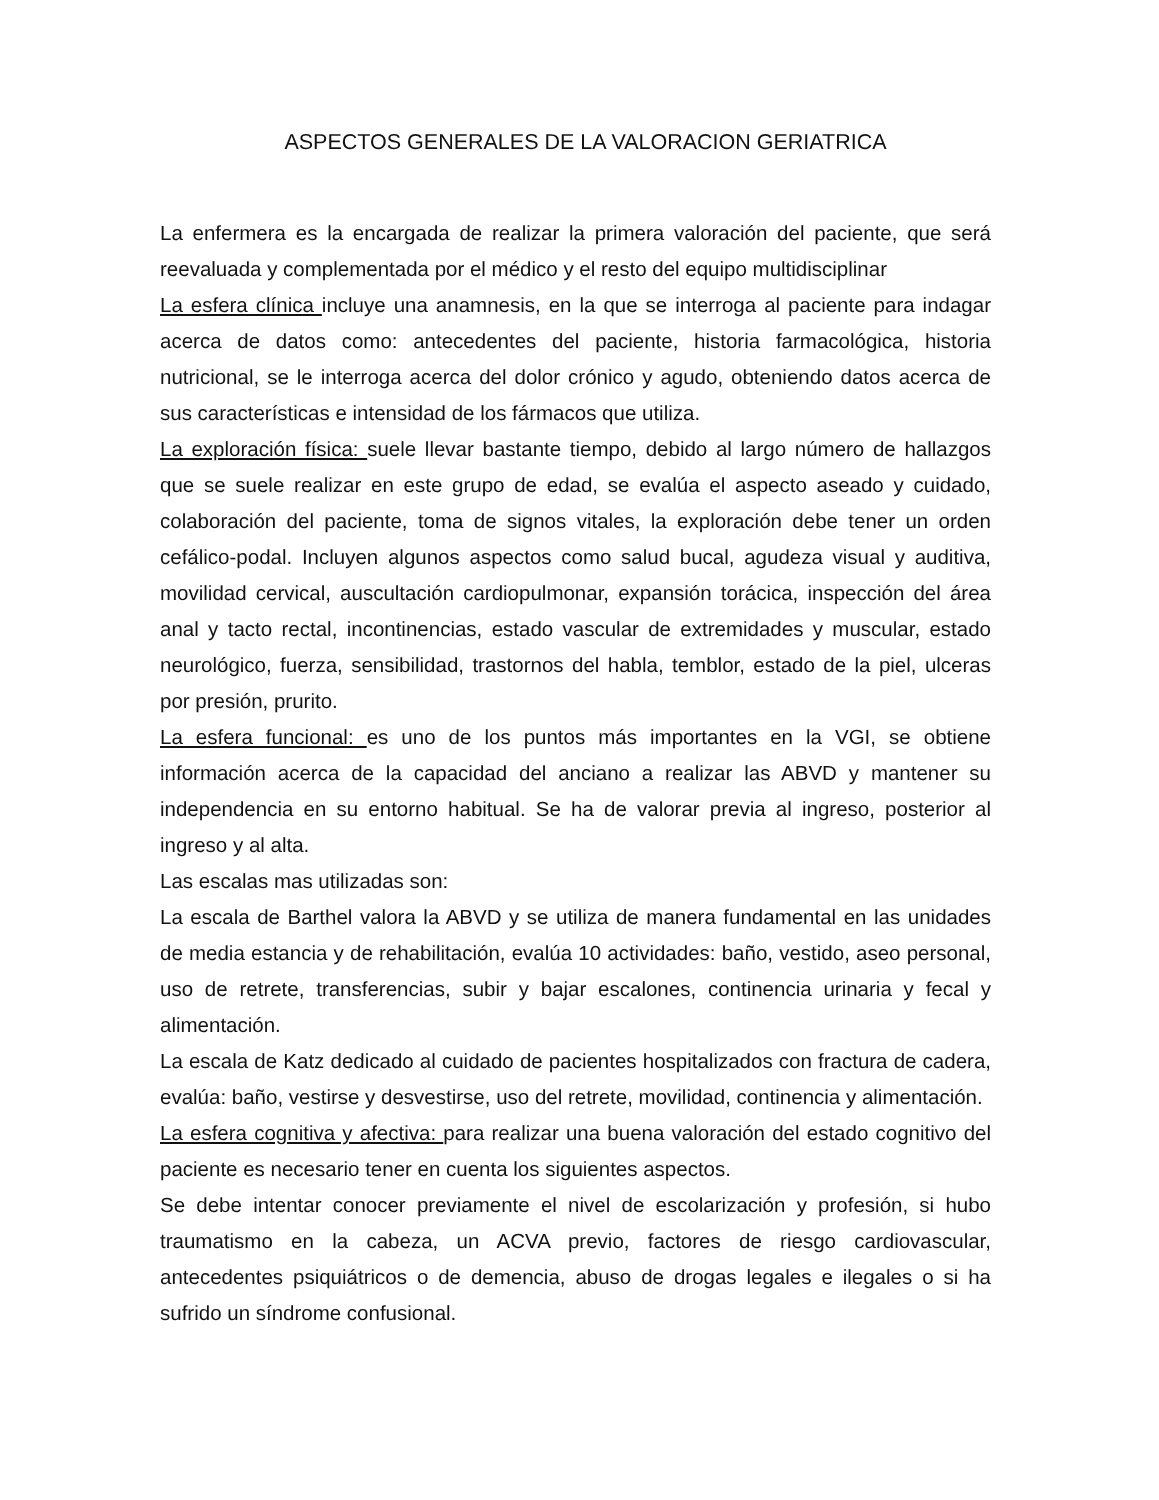ASPECTOS GENERALES DE LA VALORACION GERIATRICA
La enfermera es la encargada de realizar la primera valoración del paciente, que será reevaluada y complementada por el médico y el resto del equipo multidisciplinar
La esfera clínica incluye una anamnesis, en la que se interroga al paciente para indagar acerca de datos como: antecedentes del paciente, historia farmacológica, historia nutricional, se le interroga acerca del dolor crónico y agudo, obteniendo datos acerca de sus características e intensidad de los fármacos que utiliza.
La exploración física: suele llevar bastante tiempo, debido al largo número de hallazgos que se suele realizar en este grupo de edad, se evalúa el aspecto aseado y cuidado, colaboración del paciente, toma de signos vitales, la exploración debe tener un orden cefálico-podal. Incluyen algunos aspectos como salud bucal, agudeza visual y auditiva, movilidad cervical, auscultación cardiopulmonar, expansión torácica, inspección del área anal y tacto rectal, incontinencias, estado vascular de extremidades y muscular, estado neurológico, fuerza, sensibilidad, trastornos del habla, temblor, estado de la piel, ulceras por presión, prurito.
La esfera funcional: es uno de los puntos más importantes en la VGI, se obtiene información acerca de la capacidad del anciano a realizar las ABVD y mantener su independencia en su entorno habitual. Se ha de valorar previa al ingreso, posterior al ingreso y al alta.
Las escalas mas utilizadas son:
La escala de Barthel valora la ABVD y se utiliza de manera fundamental en las unidades de media estancia y de rehabilitación, evalúa 10 actividades: baño, vestido, aseo personal, uso de retrete, transferencias, subir y bajar escalones, continencia urinaria y fecal y alimentación.
La escala de Katz dedicado al cuidado de pacientes hospitalizados con fractura de cadera, evalúa: baño, vestirse y desvestirse, uso del retrete, movilidad, continencia y alimentación.
La esfera cognitiva y afectiva: para realizar una buena valoración del estado cognitivo del paciente es necesario tener en cuenta los siguientes aspectos.
Se debe intentar conocer previamente el nivel de escolarización y profesión, si hubo traumatismo en la cabeza, un ACVA previo, factores de riesgo cardiovascular, antecedentes psiquiátricos o de demencia, abuso de drogas legales e ilegales o si ha sufrido un síndrome confusional.